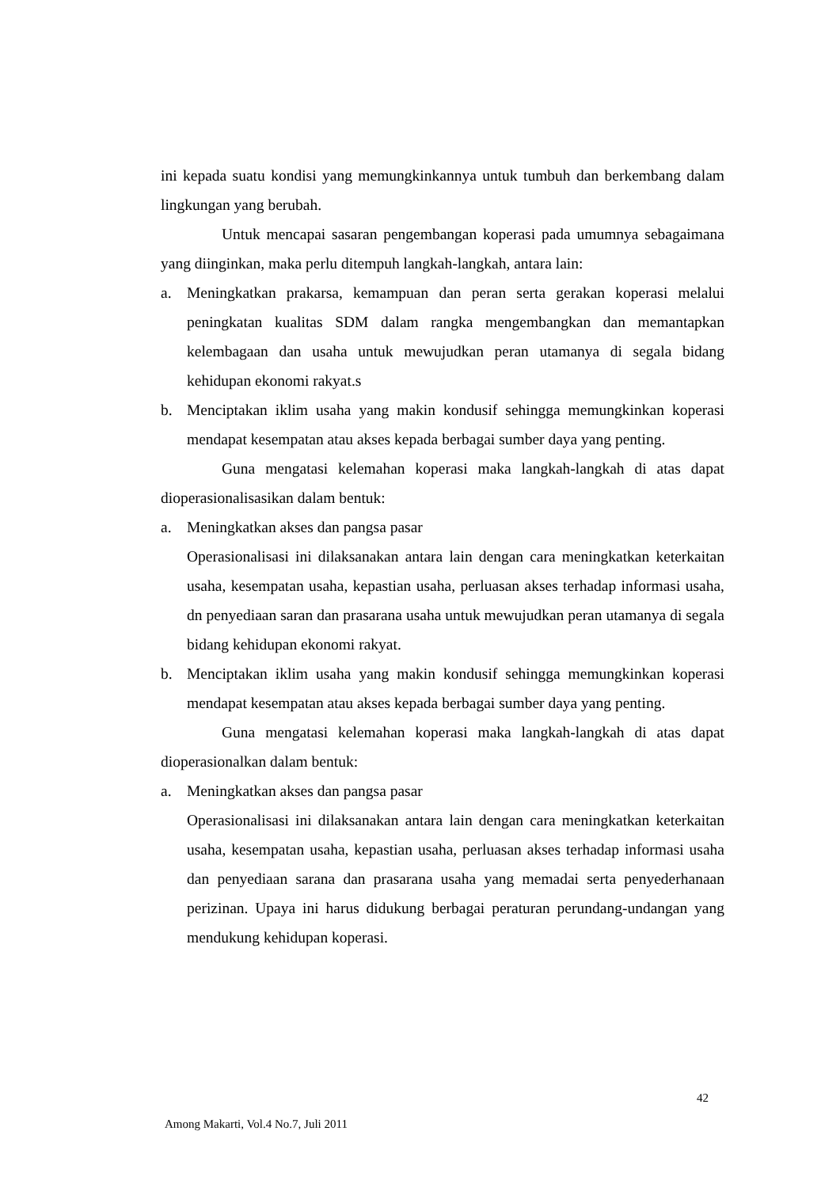ini kepada suatu kondisi yang memungkinkannya untuk tumbuh dan berkembang dalam lingkungan yang berubah.
Untuk mencapai sasaran pengembangan koperasi pada umumnya sebagaimana yang diinginkan, maka perlu ditempuh langkah-langkah, antara lain:
a. Meningkatkan prakarsa, kemampuan dan peran serta gerakan koperasi melalui peningkatan kualitas SDM dalam rangka mengembangkan dan memantapkan kelembagaan dan usaha untuk mewujudkan peran utamanya di segala bidang kehidupan ekonomi rakyat.s
b. Menciptakan iklim usaha yang makin kondusif sehingga memungkinkan koperasi mendapat kesempatan atau akses kepada berbagai sumber daya yang penting.
Guna mengatasi kelemahan koperasi maka langkah-langkah di atas dapat dioperasionalisasikan dalam bentuk:
a. Meningkatkan akses dan pangsa pasar
Operasionalisasi ini dilaksanakan antara lain dengan cara meningkatkan keterkaitan usaha, kesempatan usaha, kepastian usaha, perluasan akses terhadap informasi usaha, dn penyediaan saran dan prasarana usaha untuk mewujudkan peran utamanya di segala bidang kehidupan ekonomi rakyat.
b. Menciptakan iklim usaha yang makin kondusif sehingga memungkinkan koperasi mendapat kesempatan atau akses kepada berbagai sumber daya yang penting.
Guna mengatasi kelemahan koperasi maka langkah-langkah di atas dapat dioperasionalkan dalam bentuk:
a. Meningkatkan akses dan pangsa pasar
Operasionalisasi ini dilaksanakan antara lain dengan cara meningkatkan keterkaitan usaha, kesempatan usaha, kepastian usaha, perluasan akses terhadap informasi usaha dan penyediaan sarana dan prasarana usaha yang memadai serta penyederhanaan perizinan. Upaya ini harus didukung berbagai peraturan perundang-undangan yang mendukung kehidupan koperasi.
42
Among Makarti, Vol.4 No.7, Juli 2011